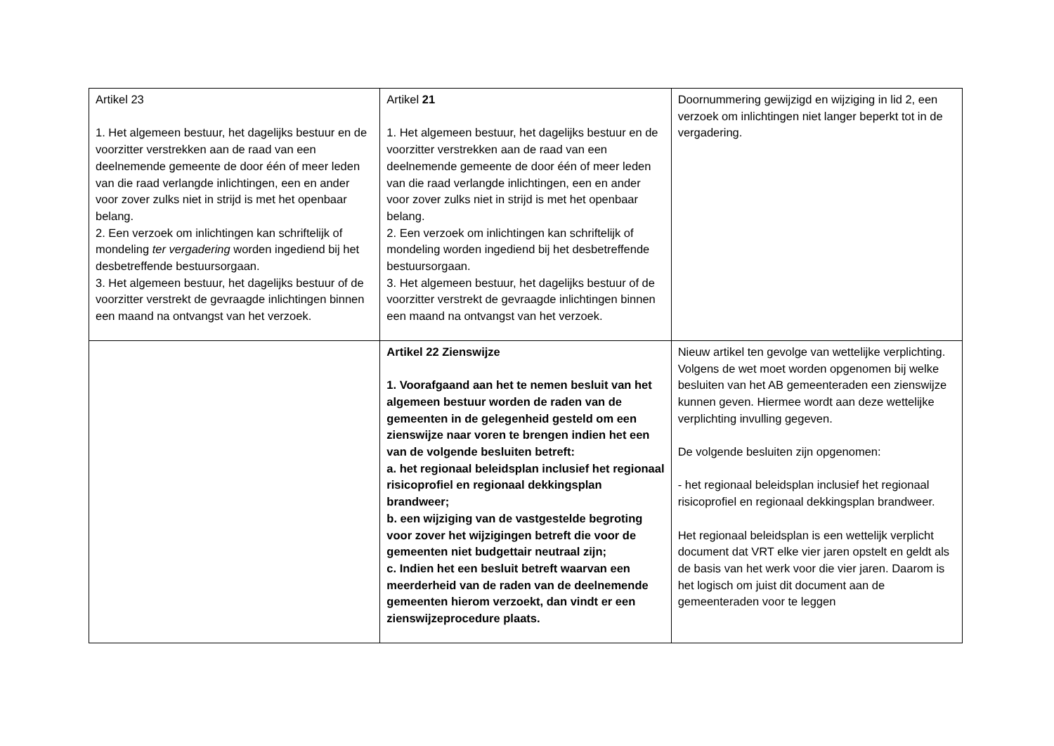| Artikel 23 1. Het algemeen bestuur, het dagelijks bestuur en de voorzitter verstrekken aan de raad van een deelnemende gemeente de door één of meer leden van die raad verlangde inlichtingen, een en ander voor zover zulks niet in strijd is met het openbaar belang. 2. Een verzoek om inlichtingen kan schriftelijk of mondeling ter vergadering worden ingediend bij het desbetreffende bestuursorgaan. 3. Het algemeen bestuur, het dagelijks bestuur of de voorzitter verstrekt de gevraagde inlichtingen binnen een maand na ontvangst van het verzoek. | Artikel 21 1. Het algemeen bestuur, het dagelijks bestuur en de voorzitter verstrekken aan de raad van een deelnemende gemeente de door één of meer leden van die raad verlangde inlichtingen, een en ander voor zover zulks niet in strijd is met het openbaar belang. 2. Een verzoek om inlichtingen kan schriftelijk of mondeling worden ingediend bij het desbetreffende bestuursorgaan. 3. Het algemeen bestuur, het dagelijks bestuur of de voorzitter verstrekt de gevraagde inlichtingen binnen een maand na ontvangst van het verzoek. | Doornummering gewijzigd en wijziging in lid 2, een verzoek om inlichtingen niet langer beperkt tot in de vergadering. |
| | Artikel 22 Zienswijze 1. Voorafgaand aan het te nemen besluit van het algemeen bestuur worden de raden van de gemeenten in de gelegenheid gesteld om een zienswijze naar voren te brengen indien het een van de volgende besluiten betreft: a. het regionaal beleidsplan inclusief het regionaal risicoprofiel en regionaal dekkingsplan brandweer; b. een wijziging van de vastgestelde begroting voor zover het wijzigingen betreft die voor de gemeenten niet budgettair neutraal zijn; c. Indien het een besluit betreft waarvan een meerderheid van de raden van de deelnemende gemeenten hierom verzoekt, dan vindt er een zienswijzeprocedure plaats. | Nieuw artikel ten gevolge van wettelijke verplichting. Volgens de wet moet worden opgenomen bij welke besluiten van het AB gemeenteraden een zienswijze kunnen geven. Hiermee wordt aan deze wettelijke verplichting invulling gegeven. De volgende besluiten zijn opgenomen: - het regionaal beleidsplan inclusief het regionaal risicoprofiel en regionaal dekkingsplan brandweer. Het regionaal beleidsplan is een wettelijk verplicht document dat VRT elke vier jaren opstelt en geldt als de basis van het werk voor die vier jaren. Daarom is het logisch om juist dit document aan de gemeenteraden voor te leggen |